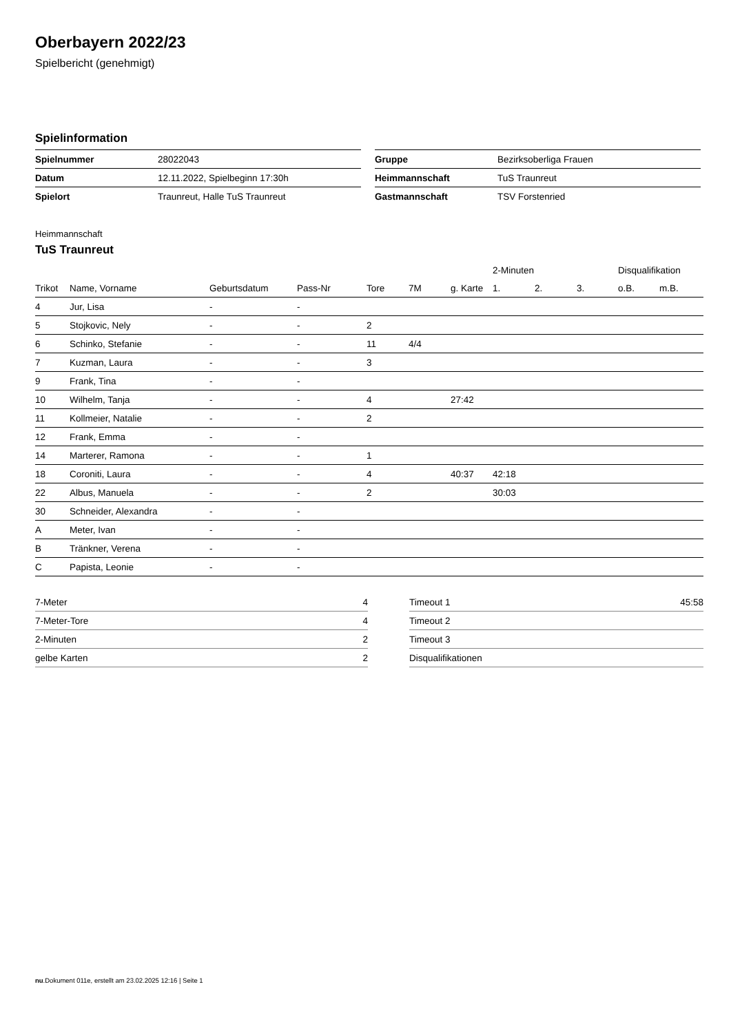Oberbayern 2022/23
Spielbericht (genehmigt)
Spielinformation
| Spielnummer | 28022043 |
| Datum | 12.11.2022, Spielbeginn 17:30h |
| Spielort | Traunreut, Halle TuS Traunreut |
| Gruppe | Bezirksoberliga Frauen |
| Heimmannschaft | TuS Traunreut |
| Gastmannschaft | TSV Forstenried |
Heimmannschaft
TuS Traunreut
| | | | | | | | 2-Minuten | | | Disqualifikation | |
| --- | --- | --- | --- | --- | --- | --- | --- | --- | --- | --- | --- |
| Trikot | Name, Vorname | Geburtsdatum | Pass-Nr | Tore | 7M | g. Karte | 1. | 2. | 3. | o.B. | m.B. |
| 4 | Jur, Lisa | - | - | | | | | | | | |
| 5 | Stojkovic, Nely | - | - | 2 | | | | | | | |
| 6 | Schinko, Stefanie | - | - | 11 | 4/4 | | | | | | |
| 7 | Kuzman, Laura | - | - | 3 | | | | | | | |
| 9 | Frank, Tina | - | - | | | | | | | | |
| 10 | Wilhelm, Tanja | - | - | 4 | | 27:42 | | | | | |
| 11 | Kollmeier, Natalie | - | - | 2 | | | | | | | |
| 12 | Frank, Emma | - | - | | | | | | | | |
| 14 | Marterer, Ramona | - | - | 1 | | | | | | | |
| 18 | Coroniti, Laura | - | - | 4 | | 40:37 | 42:18 | | | | |
| 22 | Albus, Manuela | - | - | 2 | | | 30:03 | | | | |
| 30 | Schneider, Alexandra | - | - | | | | | | | | |
| A | Meter, Ivan | - | - | | | | | | | | |
| B | Tränkner, Verena | - | - | | | | | | | | |
| C | Papista, Leonie | - | - | | | | | | | | |
| 7-Meter | 4 |
| 7-Meter-Tore | 4 |
| 2-Minuten | 2 |
| gelbe Karten | 2 |
| Timeout 1 | 45:58 |
| Timeout 2 | |
| Timeout 3 | |
| Disqualifikationen | |
nu.Dokument 011e, erstellt am 23.02.2025 12:16 | Seite 1